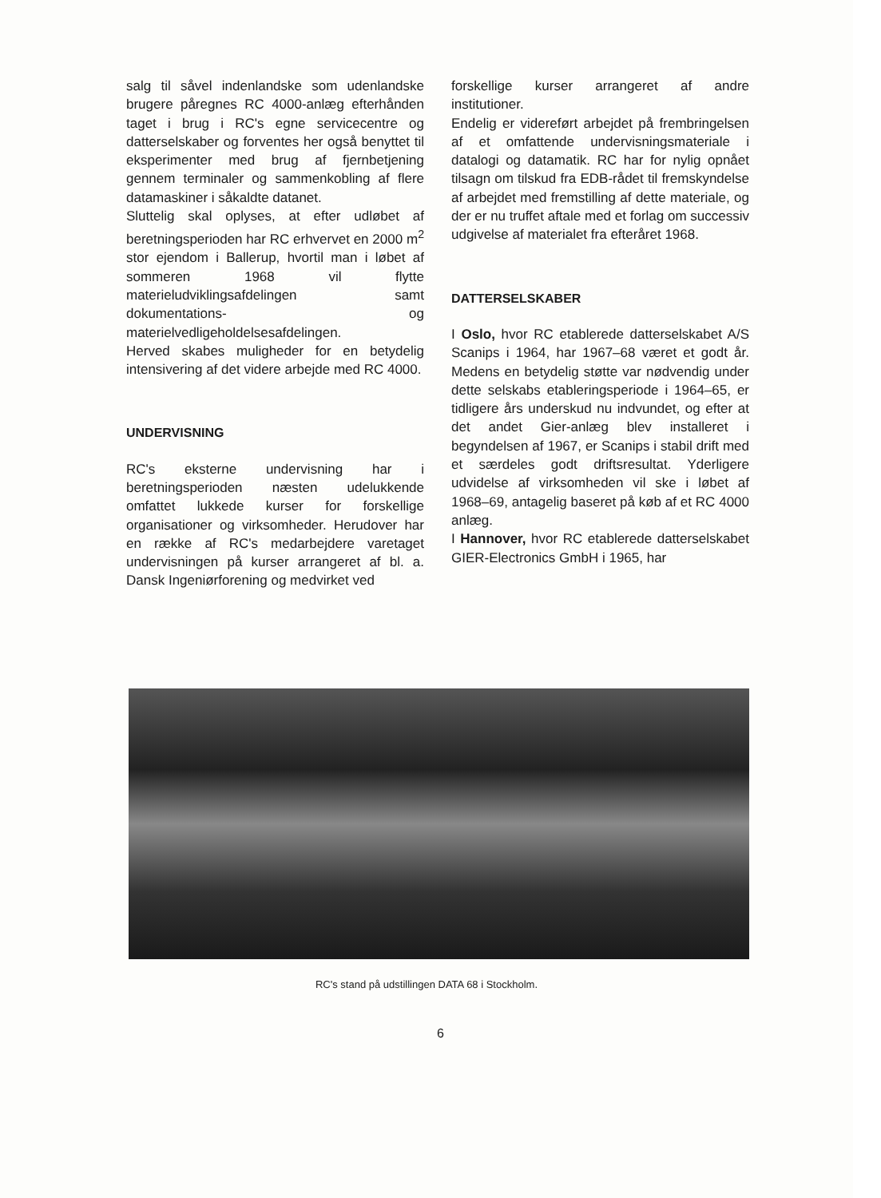salg til såvel indenlandske som udenlandske brugere påregnes RC 4000-anlæg efterhånden taget i brug i RC's egne servicecentre og datterselskaber og forventes her også benyttet til eksperimenter med brug af fjernbetjening gennem terminaler og sammenkobling af flere datamaskiner i såkaldte datanet.
Sluttelig skal oplyses, at efter udløbet af beretningsperioden har RC erhvervet en 2000 m<sup>2</sup> stor ejendom i Ballerup, hvortil man i løbet af sommeren 1968 vil flytte materieludviklingsafdelingen samt dokumentations- og materielvedligeholdelsesafdelingen.
Herved skabes muligheder for en betydelig intensivering af det videre arbejde med RC 4000.
UNDERVISNING
RC's eksterne undervisning har i beretningsperioden næsten udelukkende omfattet lukkede kurser for forskellige organisationer og virksomheder. Herudover har en række af RC's medarbejdere varetaget undervisningen på kurser arrangeret af bl. a. Dansk Ingeniørforening og medvirket ved
forskellige kurser arrangeret af andre institutioner.
Endelig er videreført arbejdet på frembringelsen af et omfattende undervisningsmateriale i datalogi og datamatik. RC har for nylig opnået tilsagn om tilskud fra EDB-rådet til fremskyndelse af arbejdet med fremstilling af dette materiale, og der er nu truffet aftale med et forlag om successiv udgivelse af materialet fra efteråret 1968.
DATTERSELSKABER
I Oslo, hvor RC etablerede datterselskabet A/S Scanips i 1964, har 1967–68 været et godt år. Medens en betydelig støtte var nødvendig under dette selskabs etableringsperiode i 1964–65, er tidligere års underskud nu indvundet, og efter at det andet Gier-anlæg blev installeret i begyndelsen af 1967, er Scanips i stabil drift med et særdeles godt driftsresultat. Yderligere udvidelse af virksomheden vil ske i løbet af 1968–69, antagelig baseret på køb af et RC 4000 anlæg.
I Hannover, hvor RC etablerede datterselskabet GIER-Electronics GmbH i 1965, har
RC's stand på udstillingen DATA 68 i Stockholm.
6